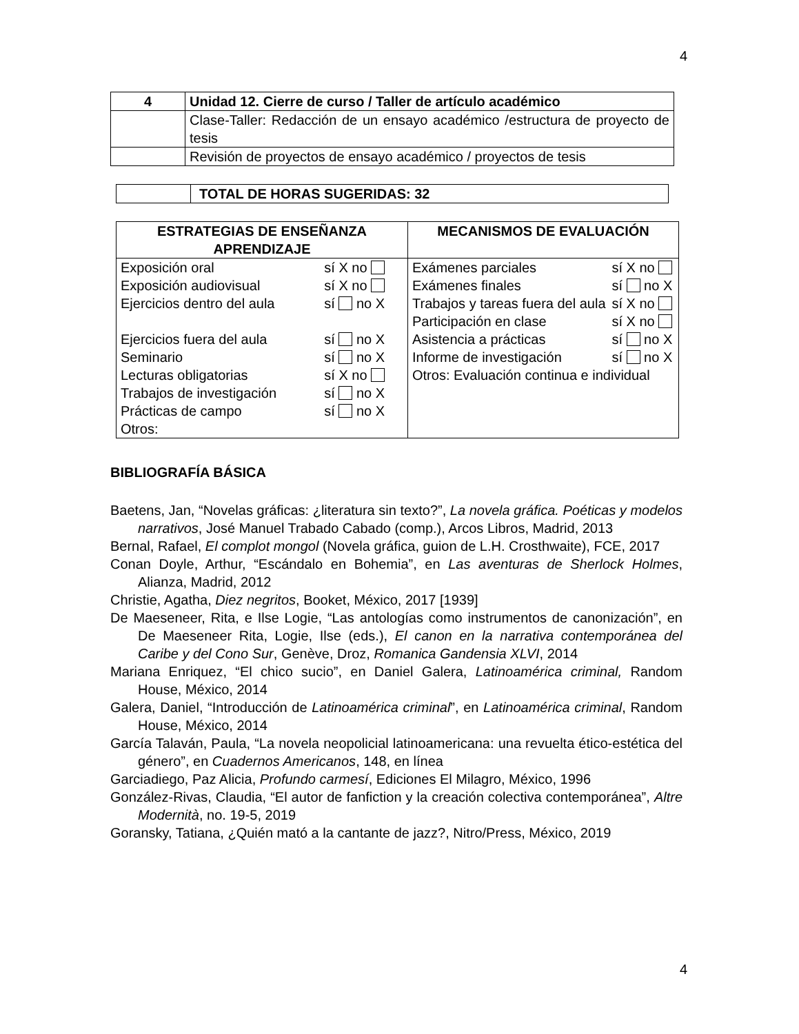4
| 4 | Unidad 12. Cierre de curso / Taller de artículo académico |
| | Clase-Taller: Redacción de un ensayo académico /estructura de proyecto de tesis |
| | Revisión de proyectos de ensayo académico / proyectos de tesis |
| | TOTAL DE HORAS SUGERIDAS: 32 |
| ESTRATEGIAS DE ENSEÑANZA APRENDIZAJE | MECANISMOS DE EVALUACIÓN |
| --- | --- |
| / Exposición oral / sí X no / / Exposición audiovisual / sí X no / / Ejercicios dentro del aula / sí no X / / Ejercicios fuera del aula / sí no X / / Seminario / sí no X / / Lecturas obligatorias / sí X no / / Trabajos de investigación / sí no X / / Prácticas de campo / sí no X / / Otros: / / | / Exámenes parciales / sí X no / / Exámenes finales / sí no X / / Trabajos y tareas fuera del aula / sí X no / / Participación en clase / sí X no / / Asistencia a prácticas / sí no X / / Informe de investigación / sí no X / / Otros: Evaluación continua e individual / / |
BIBLIOGRAFÍA BÁSICA
Baetens, Jan, “Novelas gráficas: ¿literatura sin texto?”, La novela gráfica. Poéticas y modelos narrativos, José Manuel Trabado Cabado (comp.), Arcos Libros, Madrid, 2013
Bernal, Rafael, El complot mongol (Novela gráfica, guion de L.H. Crosthwaite), FCE, 2017
Conan Doyle, Arthur, “Escándalo en Bohemia”, en Las aventuras de Sherlock Holmes, Alianza, Madrid, 2012
Christie, Agatha, Diez negritos, Booket, México, 2017 [1939]
De Maeseneer, Rita, e Ilse Logie, “Las antologías como instrumentos de canonización”, en De Maeseneer Rita, Logie, Ilse (eds.), El canon en la narrativa contemporánea del Caribe y del Cono Sur, Genève, Droz, Romanica Gandensia XLVI, 2014
Mariana Enriquez, “El chico sucio”, en Daniel Galera, Latinoamérica criminal, Random House, México, 2014
Galera, Daniel, “Introducción de Latinoamérica criminal”, en Latinoamérica criminal, Random House, México, 2014
García Talaván, Paula, “La novela neopolicial latinoamericana: una revuelta ético-estética del género”, en Cuadernos Americanos, 148, en línea
Garciadiego, Paz Alicia, Profundo carmesí, Ediciones El Milagro, México, 1996
González-Rivas, Claudia, “El autor de fanfiction y la creación colectiva contemporánea”, Altre Modernità, no. 19-5, 2019
Goransky, Tatiana, ¿Quién mató a la cantante de jazz?, Nitro/Press, México, 2019
4